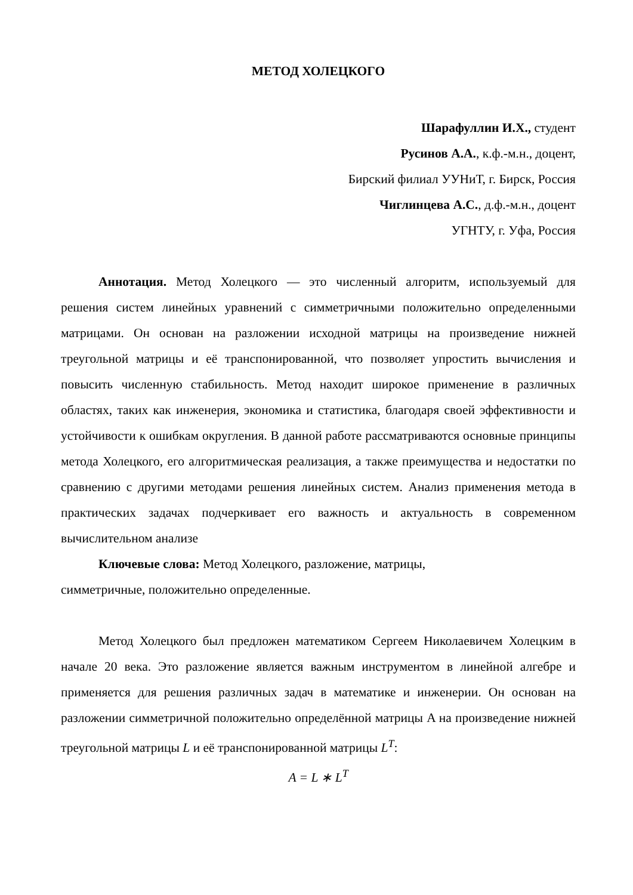МЕТОД ХОЛЕЦКОГО
Шарафуллин И.Х., студент
Русинов А.А., к.ф.-м.н., доцент,
Бирский филиал УУНиТ, г. Бирск, Россия
Чиглинцева А.С., д.ф.-м.н., доцент
УГНТУ, г. Уфа, Россия
Аннотация. Метод Холецкого — это численный алгоритм, используемый для решения систем линейных уравнений с симметричными положительно определенными матрицами. Он основан на разложении исходной матрицы на произведение нижней треугольной матрицы и её транспонированной, что позволяет упростить вычисления и повысить численную стабильность. Метод находит широкое применение в различных областях, таких как инженерия, экономика и статистика, благодаря своей эффективности и устойчивости к ошибкам округления. В данной работе рассматриваются основные принципы метода Холецкого, его алгоритмическая реализация, а также преимущества и недостатки по сравнению с другими методами решения линейных систем. Анализ применения метода в практических задачах подчеркивает его важность и актуальность в современном вычислительном анализе
Ключевые слова: Метод Холецкого, разложение, матрицы,
симметричные, положительно определенные.
Метод Холецкого был предложен математиком Сергеем Николаевичем Холецким в начале 20 века. Это разложение является важным инструментом в линейной алгебре и применяется для решения различных задач в математике и инженерии. Он основан на разложении симметричной положительно определённой матрицы A на произведение нижней треугольной матрицы L и её транспонированной матрицы L<sup>T</sup>:
A = L ∗ L<sup>T</sup>